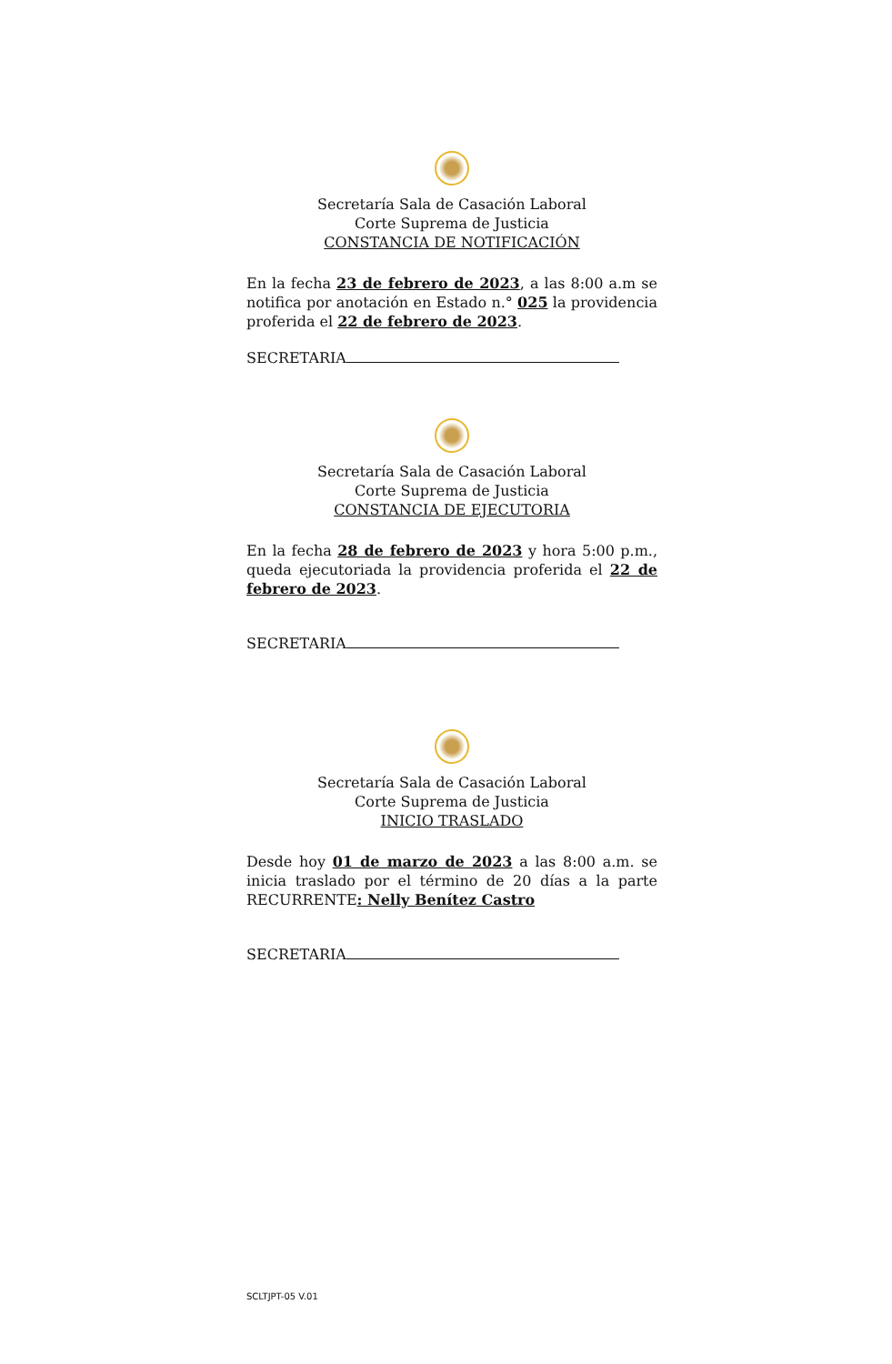Secretaría Sala de Casación Laboral
Corte Suprema de Justicia
CONSTANCIA DE NOTIFICACIÓN
En la fecha 23 de febrero de 2023, a las 8:00 a.m se notifica por anotación en Estado n.° 025 la providencia proferida el 22 de febrero de 2023.
SECRETARIA
Secretaría Sala de Casación Laboral
Corte Suprema de Justicia
CONSTANCIA DE EJECUTORIA
En la fecha 28 de febrero de 2023 y hora 5:00 p.m., queda ejecutoriada la providencia proferida el 22 de febrero de 2023.
SECRETARIA
Secretaría Sala de Casación Laboral
Corte Suprema de Justicia
INICIO TRASLADO
Desde hoy 01 de marzo de 2023 a las 8:00 a.m. se inicia traslado por el término de 20 días a la parte RECURRENTE: Nelly Benítez Castro
SECRETARIA
SCLTJPT-05 V.01